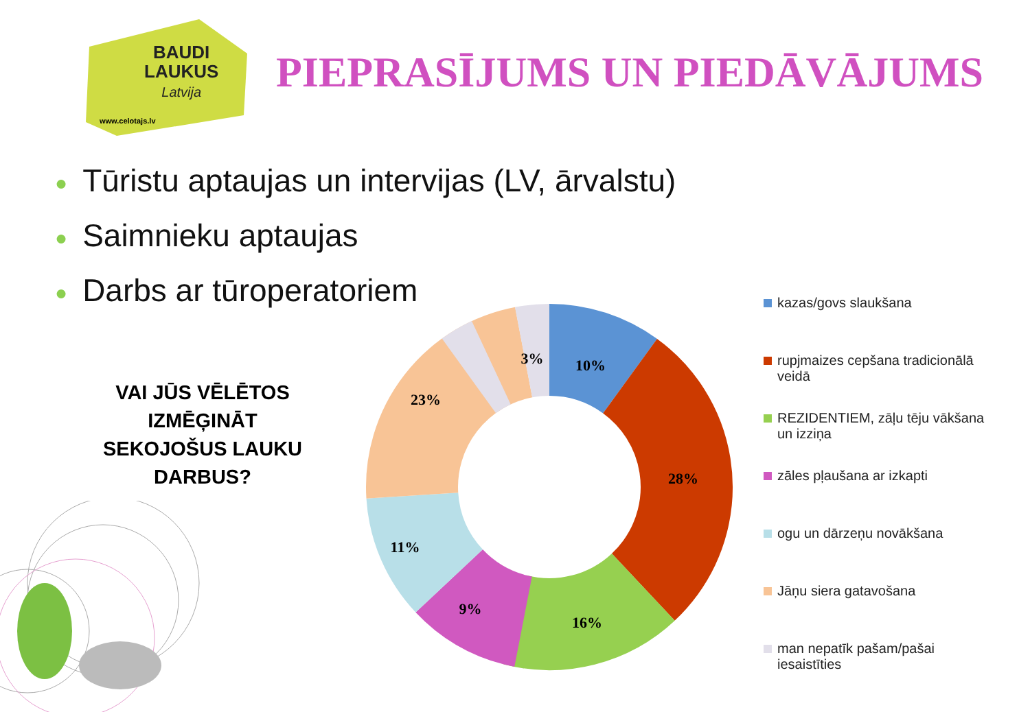BAUDI
LAUKUS
Latvija
www.celotajs.lv
PIEPRASĪJUMS UN PIEDĀVĀJUMS
● Tūristu aptaujas un intervijas (LV, ārvalstu)
● Saimnieku aptaujas
● Darbs ar tūroperatoriem
VAI JŪS VĒLĒTOS IZMĒĢINĀT SEKOJOŠUS LAUKU DARBUS?
10%
28%
16%
9%
11%
23%
3%
kazas/govs slaukšana
rupjmaizes cepšana tradicionālā veidā
REZIDENTIEM, zāļu tēju vākšana un izziņa
zāles pļaušana ar izkapti
ogu un dārzeņu novākšana
Jāņu siera gatavošana
man nepatīk pašam/pašai iesaistīties